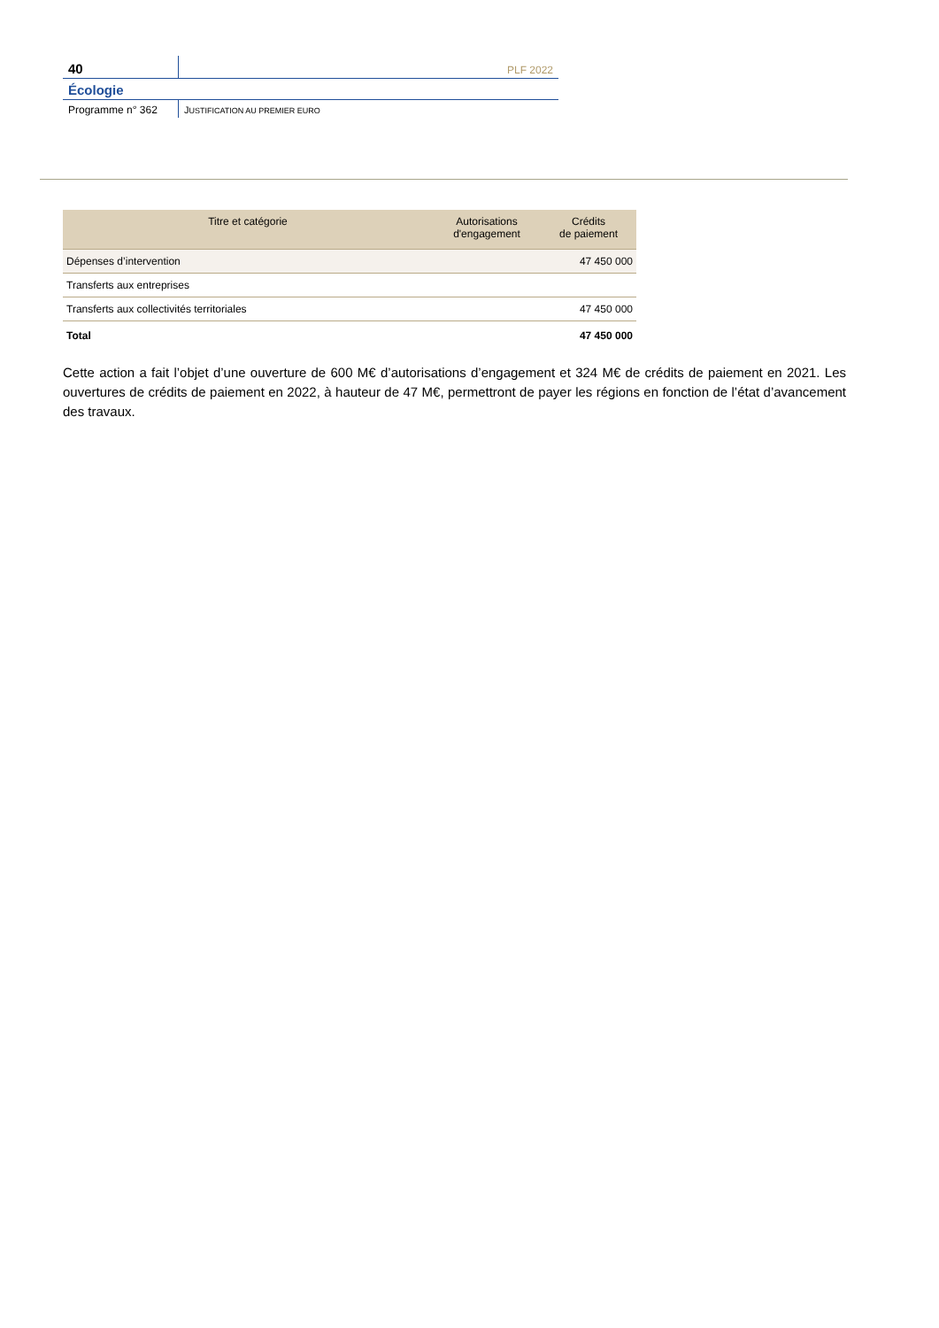40
PLF 2022
Écologie
Programme n° 362 JUSTIFICATION AU PREMIER EURO
| Titre et catégorie | Autorisations d'engagement | Crédits de paiement |
| --- | --- | --- |
| Dépenses d’intervention | | 47 450 000 |
| Transferts aux entreprises | | |
| Transferts aux collectivités territoriales | | 47 450 000 |
| Total | | 47 450 000 |
Cette action a fait l’objet d’une ouverture de 600 M€ d’autorisations d’engagement et 324 M€ de crédits de paiement en 2021. Les ouvertures de crédits de paiement en 2022, à hauteur de 47 M€, permettront de payer les régions en fonction de l’état d’avancement des travaux.